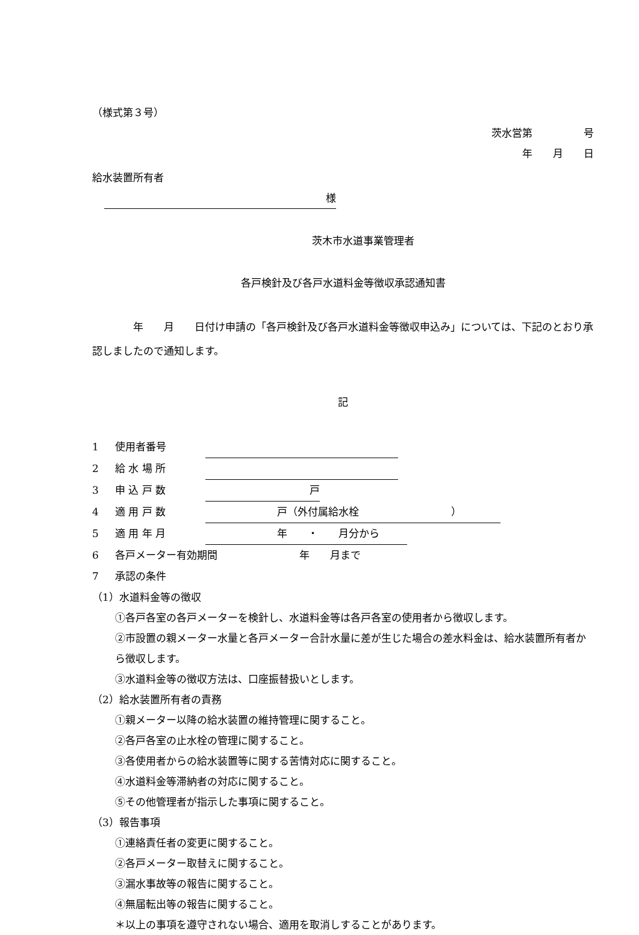（様式第３号）
茨水営第　　　　　号
年　　月　　日
給水装置所有者
様
茨木市水道事業管理者
各戸検針及び各戸水道料金等徴収承認通知書
　　　　年　　月　　日付け申請の「各戸検針及び各戸水道料金等徴収申込み」については、下記のとおり承認しましたので通知します。
記
1 使用者番号
2 給 水 場 所
3 申 込 戸 数 戸　　
4 適 用 戸 数　　　　　　　戸（外付属給水栓　　　　　　　　　）
5 適 用 年 月　　　　　　　年　　・　　月分から
6 各戸メーター有効期間　　　　　　　　年　　月まで
7 承認の条件
（1）水道料金等の徴収
①各戸各室の各戸メーターを検針し、水道料金等は各戸各室の使用者から徴収します。
②市設置の親メーター水量と各戸メーター合計水量に差が生じた場合の差水料金は、給水装置所有者から徴収します。
③水道料金等の徴収方法は、口座振替扱いとします。
（2）給水装置所有者の責務
①親メーター以降の給水装置の維持管理に関すること。
②各戸各室の止水栓の管理に関すること。
③各使用者からの給水装置等に関する苦情対応に関すること。
④水道料金等滞納者の対応に関すること。
⑤その他管理者が指示した事項に関すること。
（3）報告事項
①連絡責任者の変更に関すること。
②各戸メーター取替えに関すること。
③漏水事故等の報告に関すること。
④無届転出等の報告に関すること。
＊以上の事項を遵守されない場合、適用を取消しすることがあります。